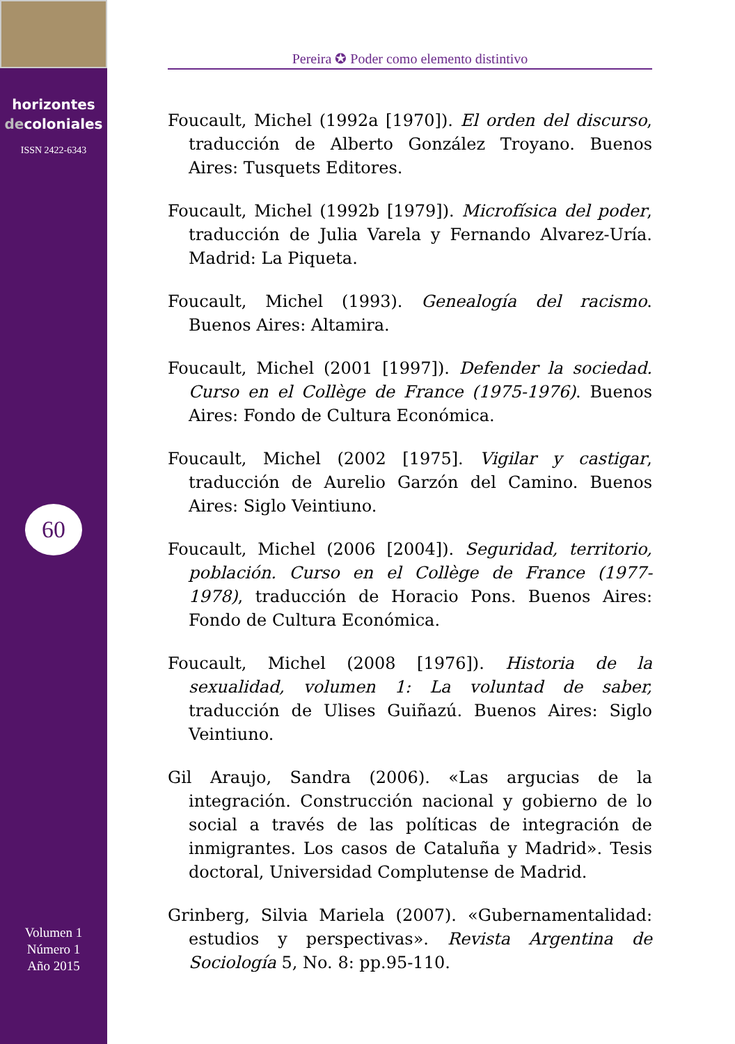horizontes
decoloniales
ISSN 2422-6343
60
Volumen 1
Número 1
Año 2015
Pereira ✪ Poder como elemento distintivo
Foucault, Michel (1992a [1970]). El orden del discurso, traducción de Alberto González Troyano. Buenos Aires: Tusquets Editores.
Foucault, Michel (1992b [1979]). Microfísica del poder, traducción de Julia Varela y Fernando Alvarez-Uría. Madrid: La Piqueta.
Foucault, Michel (1993). Genealogía del racismo. Buenos Aires: Altamira.
Foucault, Michel (2001 [1997]). Defender la sociedad. Curso en el Collège de France (1975-1976). Buenos Aires: Fondo de Cultura Económica.
Foucault, Michel (2002 [1975]. Vigilar y castigar, traducción de Aurelio Garzón del Camino. Buenos Aires: Siglo Veintiuno.
Foucault, Michel (2006 [2004]). Seguridad, territorio, población. Curso en el Collège de France (1977-1978), traducción de Horacio Pons. Buenos Aires: Fondo de Cultura Económica.
Foucault, Michel (2008 [1976]). Historia de la sexualidad, volumen 1: La voluntad de saber, traducción de Ulises Guiñazú. Buenos Aires: Siglo Veintiuno.
Gil Araujo, Sandra (2006). «Las argucias de la integración. Construcción nacional y gobierno de lo social a través de las políticas de integración de inmigrantes. Los casos de Cataluña y Madrid». Tesis doctoral, Universidad Complutense de Madrid.
Grinberg, Silvia Mariela (2007). «Gubernamentalidad: estudios y perspectivas». Revista Argentina de Sociología 5, No. 8: pp.95-110.